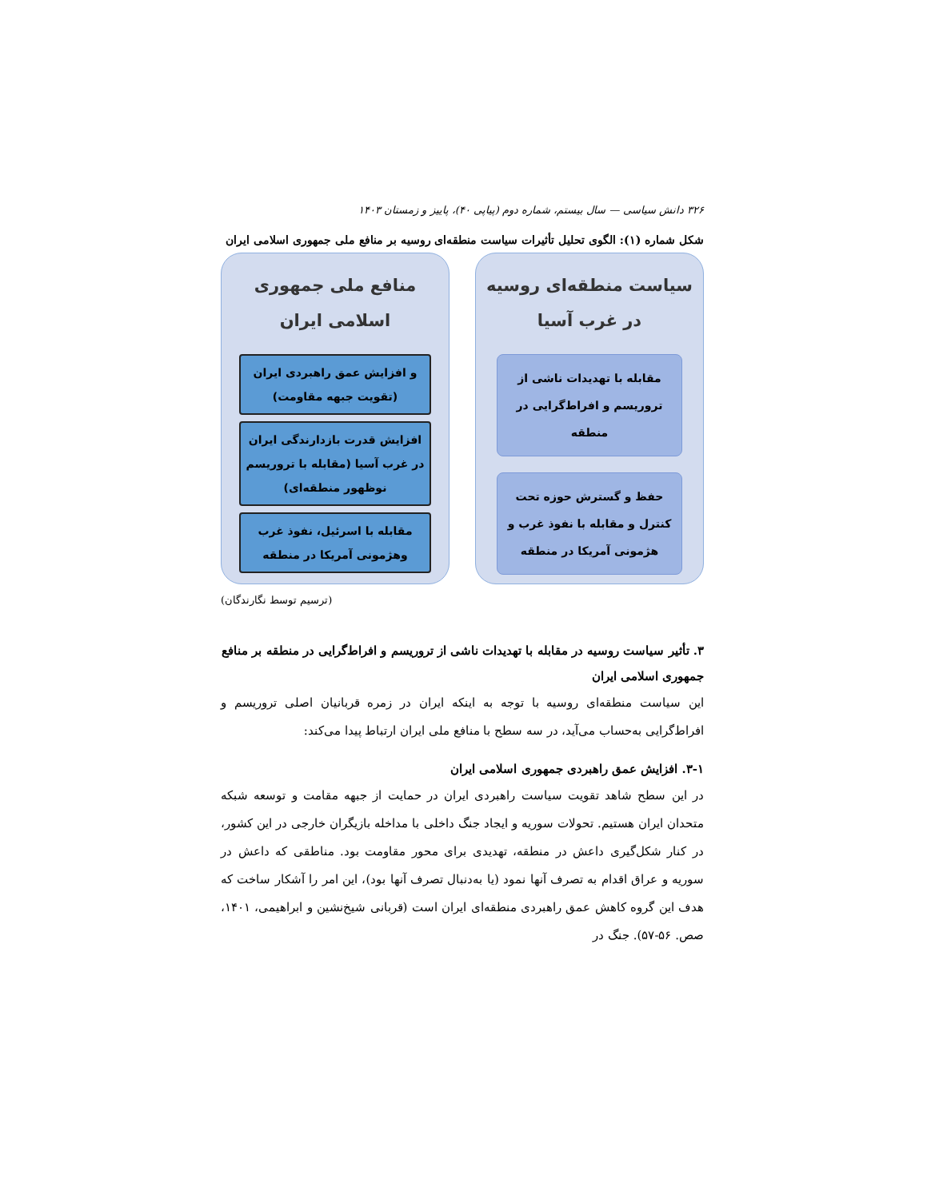۳۲۶ دانش سیاسی — سال بیستم، شماره دوم (پیاپی ۴۰)، پاییز و زمستان ۱۴۰۳
شکل شماره (۱): الگوی تحلیل تأثیرات سیاست منطقه‌ای روسیه بر منافع ملی جمهوری اسلامی ایران
سیاست منطقه‌ای روسیه در غرب آسیا
مقابله با تهدیدات ناشی از تروریسم و افراط‌گرایی در منطقه
حفظ و گسترش حوزه تحت کنترل و مقابله با نفوذ غرب و هژمونی آمریکا در منطقه
منافع ملی جمهوری اسلامی ایران
و افزایش عمق راهبردی ایران (تقویت جبهه مقاومت)
افزایش قدرت بازدارندگی ایران در غرب آسیا (مقابله با تروریسم نوظهور منطقه‌ای)
مقابله با اسرئیل، نفوذ غرب وهژمونی آمریکا در منطقه
(ترسیم توسط نگارندگان)
۳. تأثیر سیاست روسیه در مقابله با تهدیدات ناشی از تروریسم و افراط‌گرایی در منطقه بر منافع جمهوری اسلامی ایران
این سیاست منطقه‌ای روسیه با توجه به اینکه ایران در زمره قربانیان اصلی تروریسم و افراط‌گرایی به‌حساب می‌آید، در سه سطح با منافع ملی ایران ارتباط پیدا می‌کند:
۳-۱. افزایش عمق راهبردی جمهوری اسلامی ایران
در این سطح شاهد تقویت سیاست راهبردی ایران در حمایت از جبهه مقامت و توسعه شبکه متحدان ایران هستیم. تحولات سوریه و ایجاد جنگ داخلی با مداخله بازیگران خارجی در این کشور، در کنار شکل‌گیری داعش در منطقه، تهدیدی برای محور مقاومت بود. مناطقی که داعش در سوریه و عراق اقدام به تصرف آنها نمود (یا به‌دنبال تصرف آنها بود)، این امر را آشکار ساخت که هدف این گروه کاهش عمق راهبردی منطقه‌ای ایران است (قربانی شیخ‌نشین و ابراهیمی، ۱۴۰۱، صص. ۵۶-۵۷). جنگ در